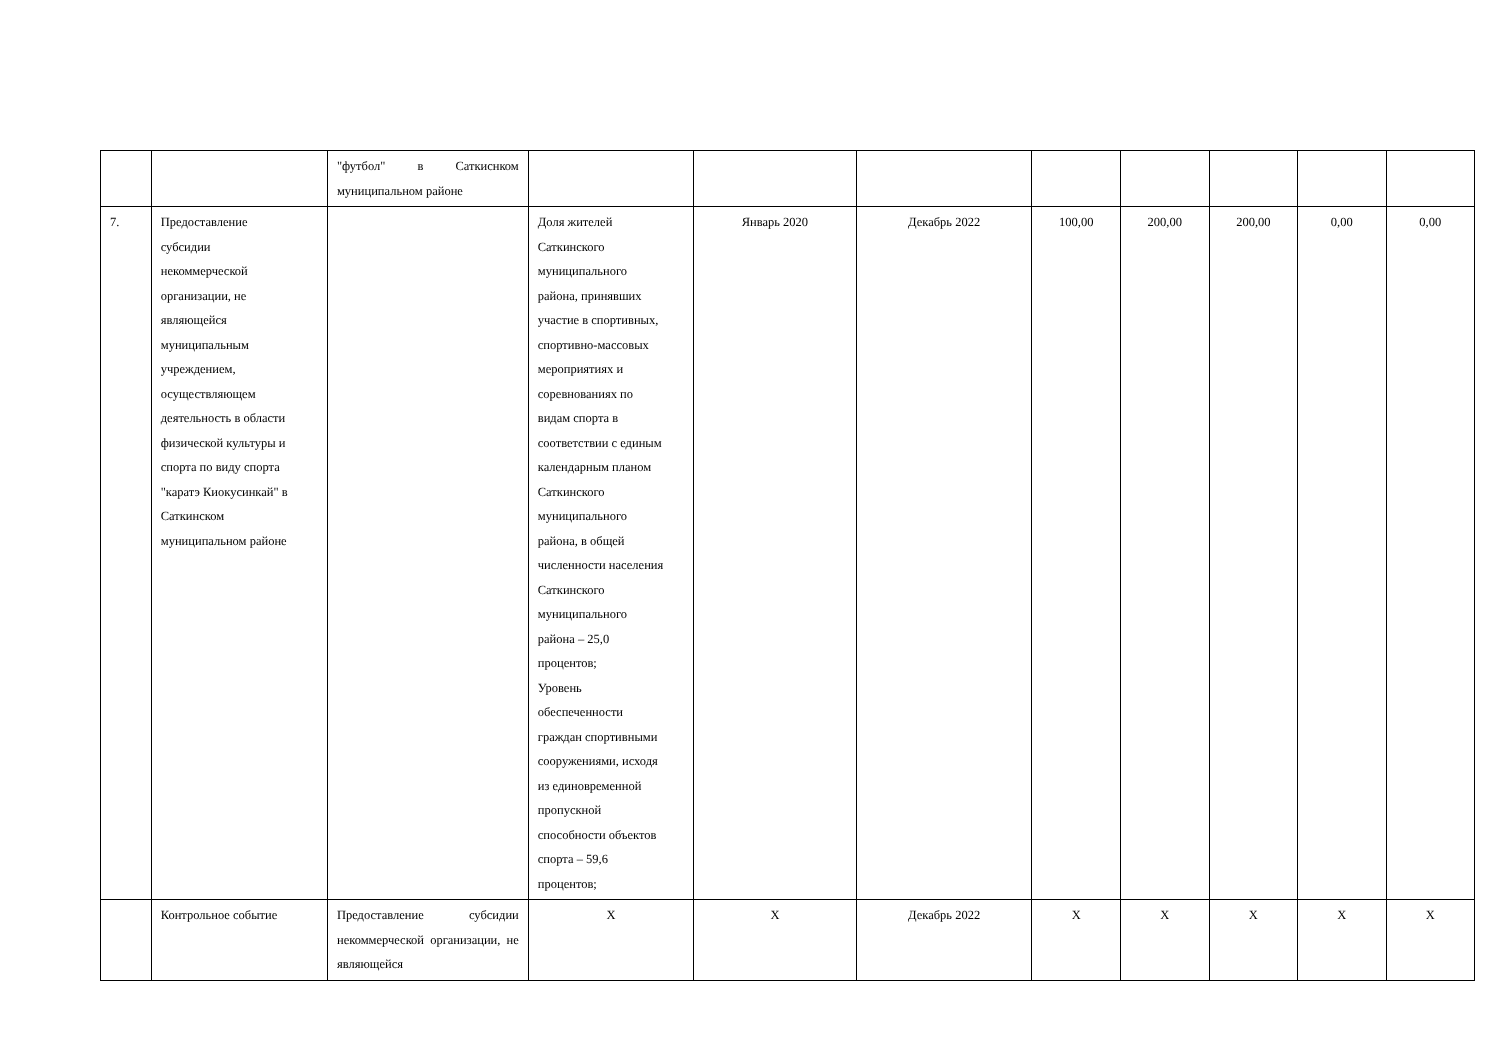| | | "футбол" в Саткиснком муниципальном районе | | | | | | | | |
| 7. | Предоставление субсидии некоммерческой организации, не являющейся муниципальным учреждением, осуществляющем деятельность в области физической культуры и спорта по виду спорта "каратэ Киокусинкай" в Саткинском муниципальном районе | | Доля жителей Саткинского муниципального района, принявших участие в спортивных, спортивно-массовых мероприятиях и соревнованиях по видам спорта в соответствии с единым календарным планом Саткинского муниципального района, в общей численности населения Саткинского муниципального района – 25,0 процентов; Уровень обеспеченности граждан спортивными сооружениями, исходя из единовременной пропускной способности объектов спорта – 59,6 процентов; | Январь 2020 | Декабрь 2022 | 100,00 | 200,00 | 200,00 | 0,00 | 0,00 |
| | Контрольное событие | Предоставление субсидии некоммерческой организации, не являющейся | Х | Х | Декабрь 2022 | Х | Х | Х | Х | Х |